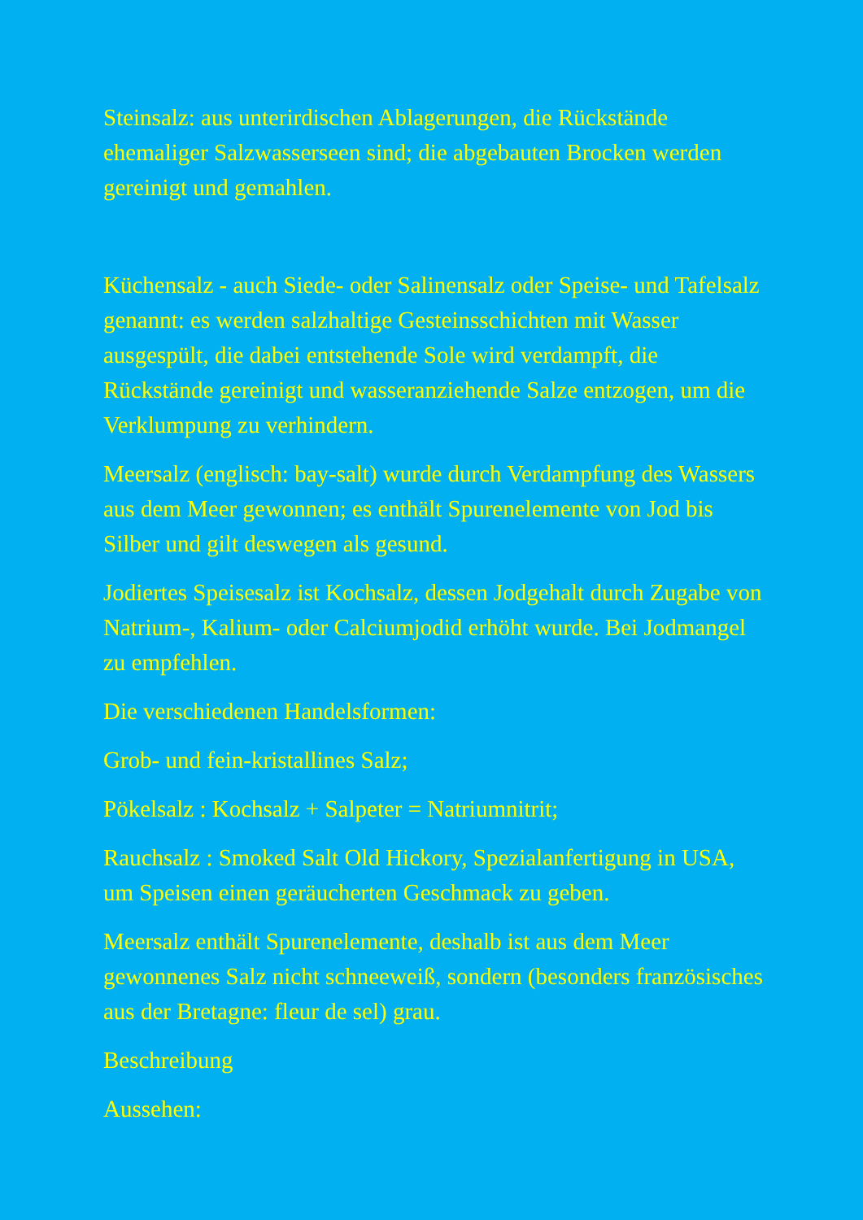Steinsalz: aus unterirdischen Ablagerungen, die Rückstände ehemaliger Salzwasserseen sind; die abgebauten Brocken werden gereinigt und gemahlen.
Küchensalz - auch Siede- oder Salinensalz oder Speise- und Tafelsalz genannt: es werden salzhaltige Gesteinsschichten mit Wasser ausgespült, die dabei entstehende Sole wird verdampft, die Rückstände gereinigt und wasseranziehende Salze entzogen, um die Verklumpung zu verhindern.
Meersalz (englisch: bay-salt) wurde durch Verdampfung des Wassers aus dem Meer gewonnen; es enthält Spurenelemente von Jod bis Silber und gilt deswegen als gesund.
Jodiertes Speisesalz ist Kochsalz, dessen Jodgehalt durch Zugabe von Natrium-, Kalium- oder Calciumjodid erhöht wurde. Bei Jodmangel zu empfehlen.
Die verschiedenen Handelsformen:
Grob- und fein-kristallines Salz;
Pökelsalz : Kochsalz + Salpeter = Natriumnitrit;
Rauchsalz : Smoked Salt Old Hickory, Spezialanfertigung in USA, um Speisen einen geräucherten Geschmack zu geben.
Meersalz enthält Spurenelemente, deshalb ist aus dem Meer gewonnenes Salz nicht schneeweiß, sondern (besonders französisches aus der Bretagne: fleur de sel) grau.
Beschreibung
Aussehen: